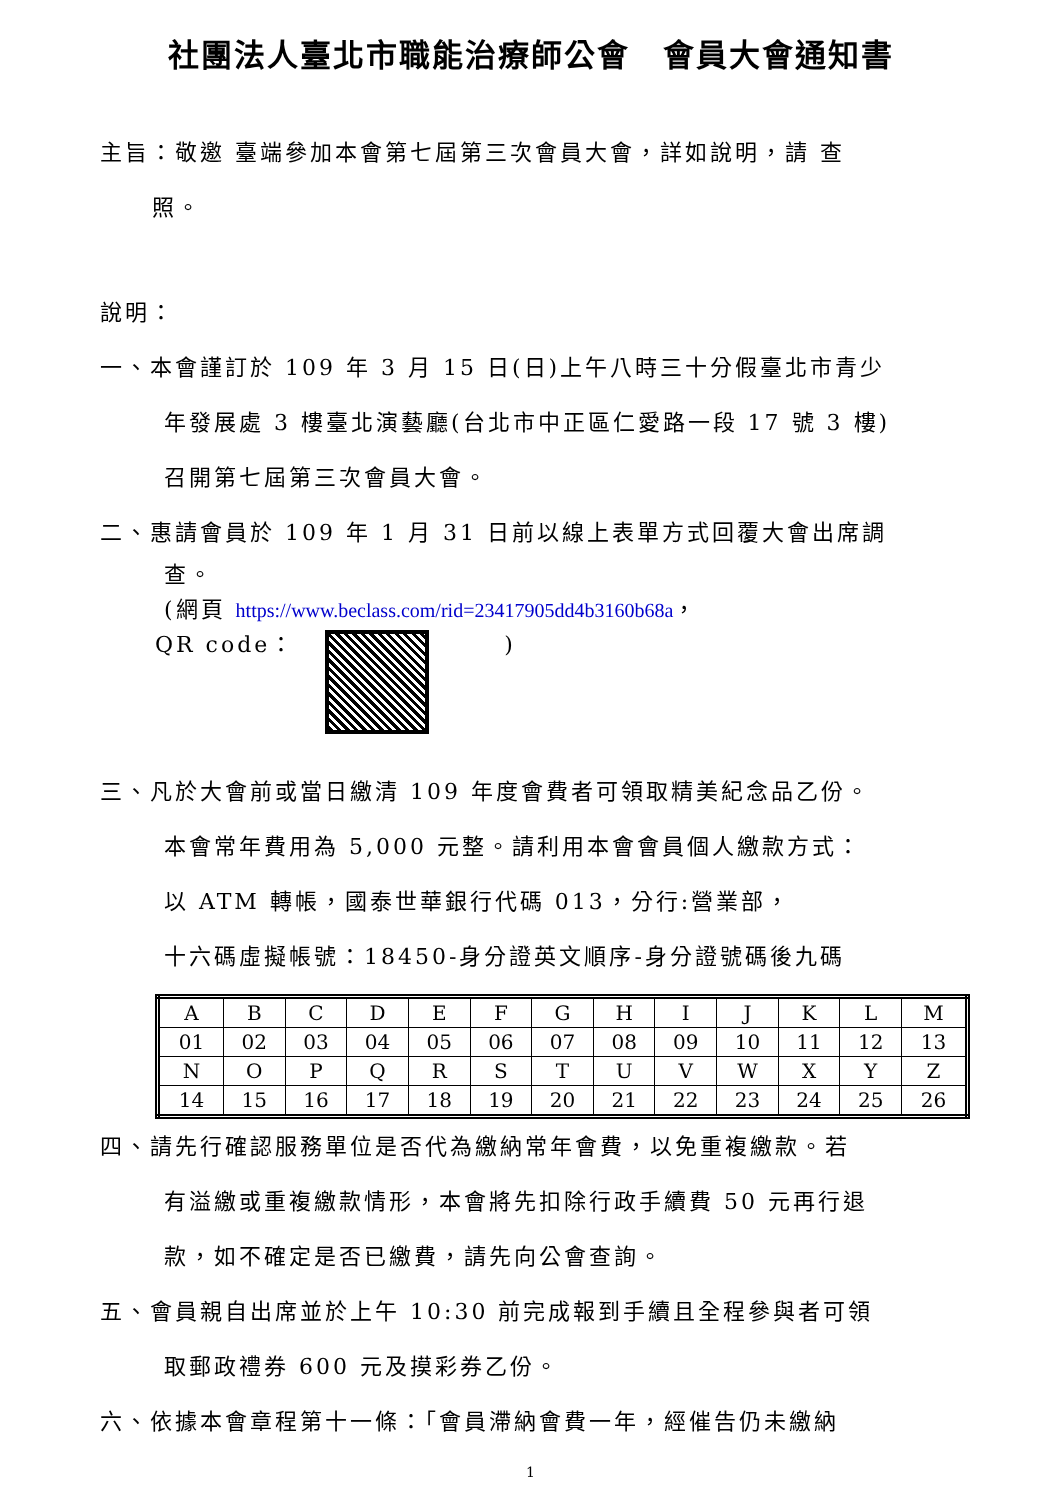社團法人臺北市職能治療師公會　會員大會通知書
主旨：敬邀 臺端參加本會第七屆第三次會員大會，詳如說明，請 查
照。
說明：
一、本會謹訂於 109 年 3 月 15 日(日)上午八時三十分假臺北市青少
年發展處 3 樓臺北演藝廳(台北市中正區仁愛路一段 17 號 3 樓)
召開第七屆第三次會員大會。
二、惠請會員於 109 年 1 月 31 日前以線上表單方式回覆大會出席調
查。
(網頁 https://www.beclass.com/rid=23417905dd4b3160b68a，
QR code：　　　)
三、凡於大會前或當日繳清 109 年度會費者可領取精美紀念品乙份。
本會常年費用為 5,000 元整。請利用本會會員個人繳款方式：
以 ATM 轉帳，國泰世華銀行代碼 013，分行:營業部，
十六碼虛擬帳號：18450-身分證英文順序-身分證號碼後九碼
| A | B | C | D | E | F | G | H | I | J | K | L | M |
| 01 | 02 | 03 | 04 | 05 | 06 | 07 | 08 | 09 | 10 | 11 | 12 | 13 |
| N | O | P | Q | R | S | T | U | V | W | X | Y | Z |
| 14 | 15 | 16 | 17 | 18 | 19 | 20 | 21 | 22 | 23 | 24 | 25 | 26 |
四、請先行確認服務單位是否代為繳納常年會費，以免重複繳款。若
有溢繳或重複繳款情形，本會將先扣除行政手續費 50 元再行退
款，如不確定是否已繳費，請先向公會查詢。
五、會員親自出席並於上午 10:30 前完成報到手續且全程參與者可領
取郵政禮券 600 元及摸彩券乙份。
六、依據本會章程第十一條：「會員滯納會費一年，經催告仍未繳納
1